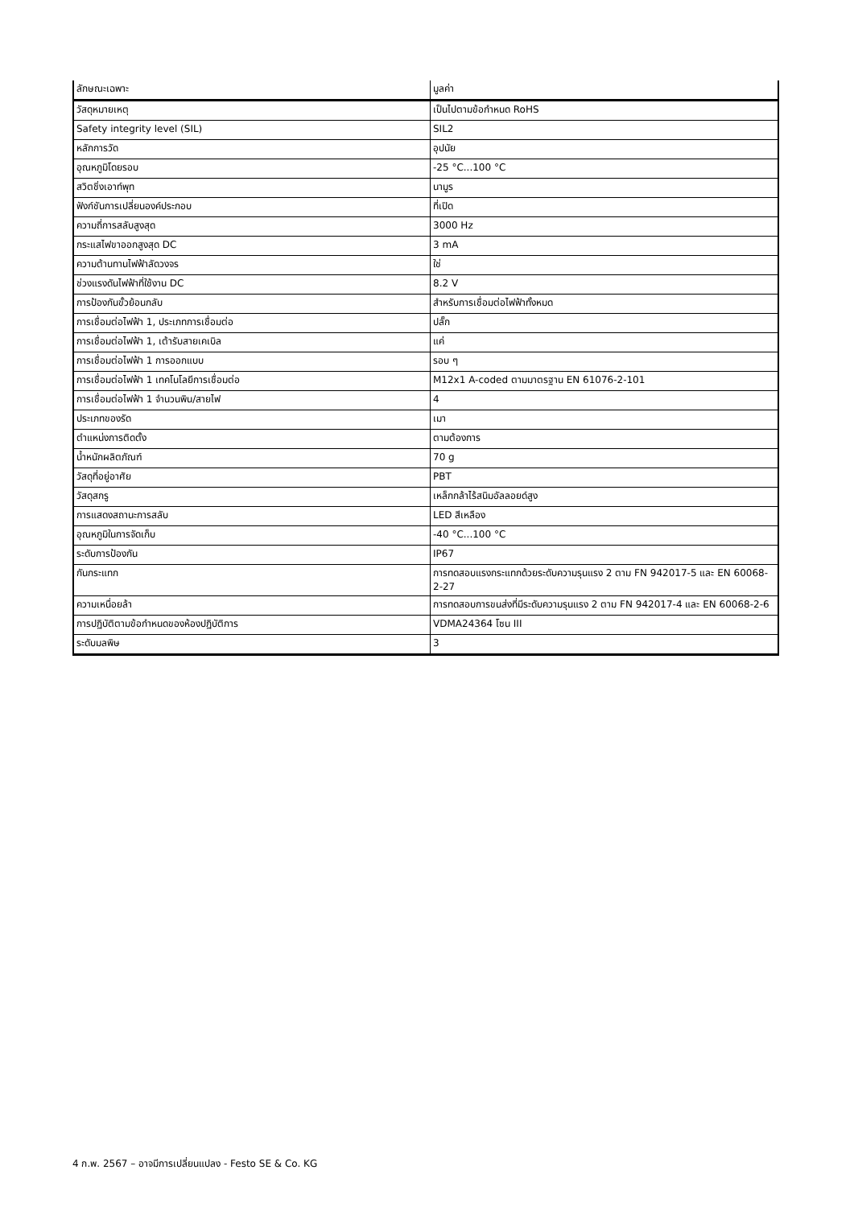| ลักษณะเฉพาะ | มูลค่า |
| --- | --- |
| วัสดุหมายเหตุ | เป็นไปตามข้อกำหนด RoHS |
| Safety integrity level (SIL) | SIL2 |
| หลักการวัด | อุปนัย |
| อุณหภูมิโดยรอบ | -25 °C...100 °C |
| สวิตชิ่งเอาท์พุท | นามูร |
| ฟังก์ชันการเปลี่ยนองค์ประกอบ | ที่เปิด |
| ความถี่การสลับสูงสุด | 3000 Hz |
| กระแสไฟขาออกสูงสุด DC | 3 mA |
| ความต้านทานไฟฟ้าลัดวงจร | ใช่ |
| ช่วงแรงดันไฟฟ้าที่ใช้งาน DC | 8.2 V |
| การป้องกันขั้วย้อนกลับ | สำหรับการเชื่อมต่อไฟฟ้าทั้งหมด |
| การเชื่อมต่อไฟฟ้า 1, ประเภทการเชื่อมต่อ | ปลั๊ก |
| การเชื่อมต่อไฟฟ้า 1, เต้ารับสายเคเบิล | แค่ |
| การเชื่อมต่อไฟฟ้า 1 การออกแบบ | รอบ ๆ |
| การเชื่อมต่อไฟฟ้า 1 เทคโนโลยีการเชื่อมต่อ | M12x1 A-coded ตามมาตรฐาน EN 61076-2-101 |
| การเชื่อมต่อไฟฟ้า 1 จำนวนพิน/สายไฟ | 4 |
| ประเภทของรัด | เมา |
| ตำแหน่งการติดตั้ง | ตามต้องการ |
| น้ำหนักผลิตภัณฑ์ | 70 g |
| วัสดุที่อยู่อาศัย | PBT |
| วัสดุสกรู | เหล็กกล้าไร้สนิมอัลลอยด์สูง |
| การแสดงสถานะการสลับ | LED สีเหลือง |
| อุณหภูมิในการจัดเก็บ | -40 °C...100 °C |
| ระดับการป้องกัน | IP67 |
| กันกระแทก | การทดสอบแรงกระแทกด้วยระดับความรุนแรง 2 ตาม FN 942017-5 และ EN 60068-2-27 |
| ความเหนื่อยล้า | การทดสอบการขนส่งที่มีระดับความรุนแรง 2 ตาม FN 942017-4 และ EN 60068-2-6 |
| การปฏิบัติตามข้อกำหนดของห้องปฏิบัติการ | VDMA24364 โซน III |
| ระดับมลพิษ | 3 |
4 ก.พ. 2567 – อาจมีการเปลี่ยนแปลง - Festo SE & Co. KG